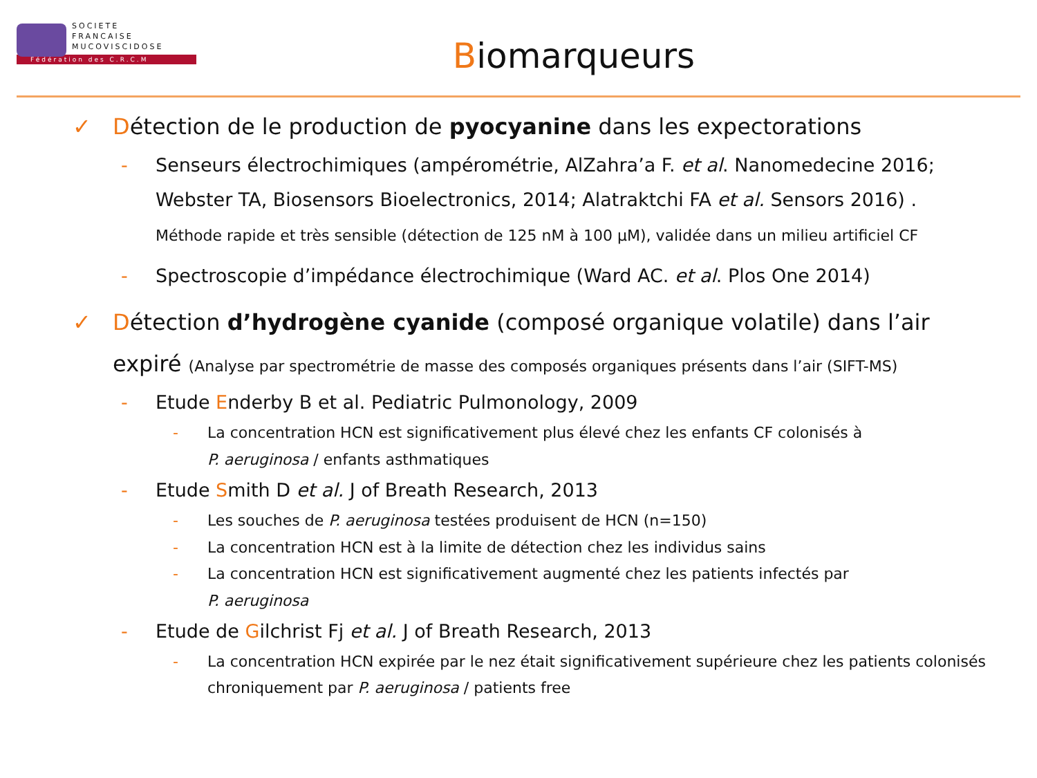SOCIETE
FRANCAISE
MUCOVISCIDOSE
Fédération des C.R.C.M
Biomarqueurs
✓ Détection de le production de pyocyanine dans les expectorations
- Senseurs électrochimiques (ampérométrie, AlZahra’a F. et al. Nanomedecine 2016; Webster TA, Biosensors Bioelectronics, 2014; Alatraktchi FA et al. Sensors 2016) . Méthode rapide et très sensible (détection de 125 nM à 100 µM), validée dans un milieu artificiel CF
- Spectroscopie d’impédance électrochimique (Ward AC. et al. Plos One 2014)
✓ Détection d’hydrogène cyanide (composé organique volatile) dans l’air expiré (Analyse par spectrométrie de masse des composés organiques présents dans l’air (SIFT-MS)
- Etude Enderby B et al. Pediatric Pulmonology, 2009
- La concentration HCN est significativement plus élevé chez les enfants CF colonisés à
P. aeruginosa / enfants asthmatiques
- Etude Smith D et al. J of Breath Research, 2013
- Les souches de P. aeruginosa testées produisent de HCN (n=150)
- La concentration HCN est à la limite de détection chez les individus sains
- La concentration HCN est significativement augmenté chez les patients infectés par
P. aeruginosa
- Etude de Gilchrist Fj et al. J of Breath Research, 2013
- La concentration HCN expirée par le nez était significativement supérieure chez les patients colonisés chroniquement par P. aeruginosa / patients free